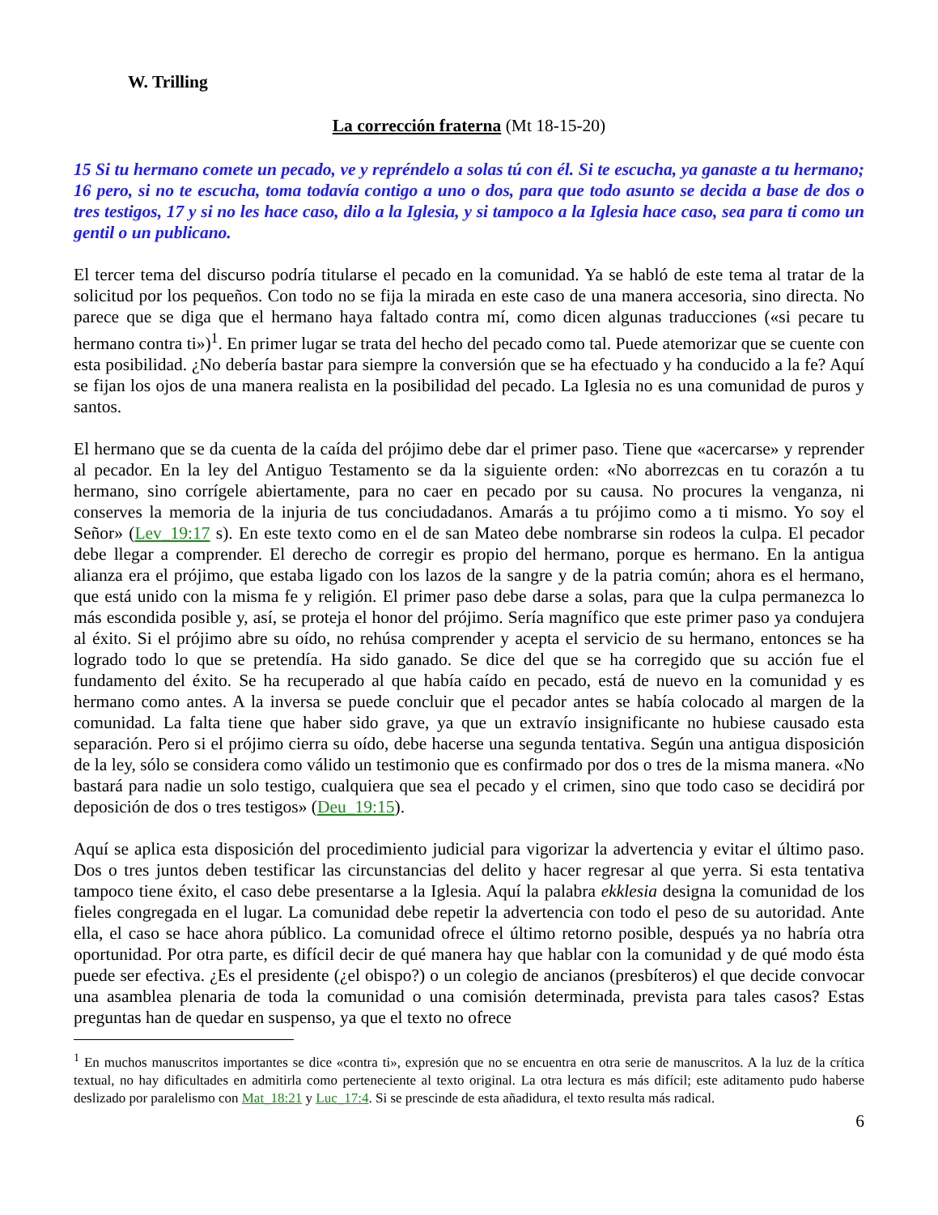W. Trilling
La corrección fraterna (Mt 18-15-20)
15 Si tu hermano comete un pecado, ve y repréndelo a solas tú con él. Si te escucha, ya ganaste a tu hermano; 16 pero, si no te escucha, toma todavía contigo a uno o dos, para que todo asunto se decida a base de dos o tres testigos, 17 y si no les hace caso, dilo a la Iglesia, y si tampoco a la Iglesia hace caso, sea para ti como un gentil o un publicano.
El tercer tema del discurso podría titularse el pecado en la comunidad. Ya se habló de este tema al tratar de la solicitud por los pequeños. Con todo no se fija la mirada en este caso de una manera accesoria, sino directa. No parece que se diga que el hermano haya faltado contra mí, como dicen algunas traducciones («si pecare tu hermano contra ti»)<sup>1</sup>. En primer lugar se trata del hecho del pecado como tal. Puede atemorizar que se cuente con esta posibilidad. ¿No debería bastar para siempre la conversión que se ha efectuado y ha conducido a la fe? Aquí se fijan los ojos de una manera realista en la posibilidad del pecado. La Iglesia no es una comunidad de puros y santos.
El hermano que se da cuenta de la caída del prójimo debe dar el primer paso. Tiene que «acercarse» y reprender al pecador. En la ley del Antiguo Testamento se da la siguiente orden: «No aborrezcas en tu corazón a tu hermano, sino corrígele abiertamente, para no caer en pecado por su causa. No procures la venganza, ni conserves la memoria de la injuria de tus conciudadanos. Amarás a tu prójimo como a ti mismo. Yo soy el Señor» (Lev_19:17 s). En este texto como en el de san Mateo debe nombrarse sin rodeos la culpa. El pecador debe llegar a comprender. El derecho de corregir es propio del hermano, porque es hermano. En la antigua alianza era el prójimo, que estaba ligado con los lazos de la sangre y de la patria común; ahora es el hermano, que está unido con la misma fe y religión. El primer paso debe darse a solas, para que la culpa permanezca lo más escondida posible y, así, se proteja el honor del prójimo. Sería magnífico que este primer paso ya condujera al éxito. Si el prójimo abre su oído, no rehúsa comprender y acepta el servicio de su hermano, entonces se ha logrado todo lo que se pretendía. Ha sido ganado. Se dice del que se ha corregido que su acción fue el fundamento del éxito. Se ha recuperado al que había caído en pecado, está de nuevo en la comunidad y es hermano como antes. A la inversa se puede concluir que el pecador antes se había colocado al margen de la comunidad. La falta tiene que haber sido grave, ya que un extravío insignificante no hubiese causado esta separación. Pero si el prójimo cierra su oído, debe hacerse una segunda tentativa. Según una antigua disposición de la ley, sólo se considera como válido un testimonio que es confirmado por dos o tres de la misma manera. «No bastará para nadie un solo testigo, cualquiera que sea el pecado y el crimen, sino que todo caso se decidirá por deposición de dos o tres testigos» (Deu_19:15).
Aquí se aplica esta disposición del procedimiento judicial para vigorizar la advertencia y evitar el último paso. Dos o tres juntos deben testificar las circunstancias del delito y hacer regresar al que yerra. Si esta tentativa tampoco tiene éxito, el caso debe presentarse a la Iglesia. Aquí la palabra ekklesia designa la comunidad de los fieles congregada en el lugar. La comunidad debe repetir la advertencia con todo el peso de su autoridad. Ante ella, el caso se hace ahora público. La comunidad ofrece el último retorno posible, después ya no habría otra oportunidad. Por otra parte, es difícil decir de qué manera hay que hablar con la comunidad y de qué modo ésta puede ser efectiva. ¿Es el presidente (¿el obispo?) o un colegio de ancianos (presbíteros) el que decide convocar una asamblea plenaria de toda la comunidad o una comisión determinada, prevista para tales casos? Estas preguntas han de quedar en suspenso, ya que el texto no ofrece
<sup>1</sup> En muchos manuscritos importantes se dice «contra ti», expresión que no se encuentra en otra serie de manuscritos. A la luz de la crítica textual, no hay dificultades en admitirla como perteneciente al texto original. La otra lectura es más difícil; este aditamento pudo haberse deslizado por paralelismo con Mat_18:21 y Luc_17:4. Si se prescinde de esta añadidura, el texto resulta más radical.
6